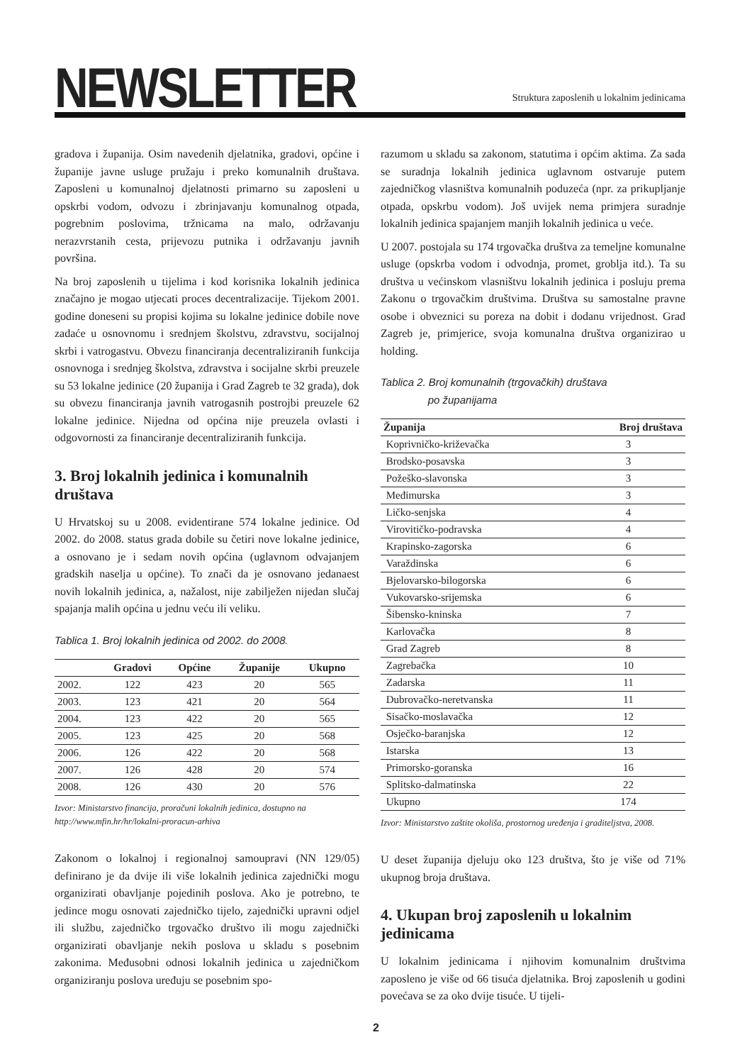NEWSLETTER
Struktura zaposlenih u lokalnim jedinicama
gradova i županija. Osim navedenih djelatnika, gradovi, općine i županije javne usluge pružaju i preko komunalnih društava. Zaposleni u komunalnoj djelatnosti primarno su zaposleni u opskrbi vodom, odvozu i zbrinjavanju komunalnog otpada, pogrebnim poslovima, tržnicama na malo, održavanju nerazvrstanih cesta, prijevozu putnika i održavanju javnih površina.
Na broj zaposlenih u tijelima i kod korisnika lokalnih jedinica značajno je mogao utjecati proces decentralizacije. Tijekom 2001. godine doneseni su propisi kojima su lokalne jedinice dobile nove zadaće u osnovnomu i srednjem školstvu, zdravstvu, socijalnoj skrbi i vatrogastvu. Obvezu financiranja decentraliziranih funkcija osnovnoga i srednjeg školstva, zdravstva i socijalne skrbi preuzele su 53 lokalne jedinice (20 županija i Grad Zagreb te 32 grada), dok su obvezu financiranja javnih vatrogasnih postrojbi preuzele 62 lokalne jedinice. Nijedna od općina nije preuzela ovlasti i odgovornosti za financiranje decentraliziranih funkcija.
3. Broj lokalnih jedinica i komunalnih društava
U Hrvatskoj su u 2008. evidentirane 574 lokalne jedinice. Od 2002. do 2008. status grada dobile su četiri nove lokalne jedinice, a osnovano je i sedam novih općina (uglavnom odvajanjem gradskih naselja u općine). To znači da je osnovano jedanaest novih lokalnih jedinica, a, nažalost, nije zabilježen nijedan slučaj spajanja malih općina u jednu veću ili veliku.
Tablica 1. Broj lokalnih jedinica od 2002. do 2008.
| | Gradovi | Općine | Županije | Ukupno |
| --- | --- | --- | --- | --- |
| 2002. | 122 | 423 | 20 | 565 |
| 2003. | 123 | 421 | 20 | 564 |
| 2004. | 123 | 422 | 20 | 565 |
| 2005. | 123 | 425 | 20 | 568 |
| 2006. | 126 | 422 | 20 | 568 |
| 2007. | 126 | 428 | 20 | 574 |
| 2008. | 126 | 430 | 20 | 576 |
Izvor: Ministarstvo financija, proračuni lokalnih jedinica, dostupno na http://www.mfin.hr/hr/lokalni-proracun-arhiva
Zakonom o lokalnoj i regionalnoj samoupravi (NN 129/05) definirano je da dvije ili više lokalnih jedinica zajednički mogu organizirati obavljanje pojedinih poslova. Ako je potrebno, te jedince mogu osnovati zajedničko tijelo, zajednički upravni odjel ili službu, zajedničko trgovačko društvo ili mogu zajednički organizirati obavljanje nekih poslova u skladu s posebnim zakonima. Međusobni odnosi lokalnih jedinica u zajedničkom organiziranju poslova uređuju se posebnim spo-
razumom u skladu sa zakonom, statutima i općim aktima. Za sada se suradnja lokalnih jedinica uglavnom ostvaruje putem zajedničkog vlasništva komunalnih poduzeća (npr. za prikupljanje otpada, opskrbu vodom). Još uvijek nema primjera suradnje lokalnih jedinica spajanjem manjih lokalnih jedinica u veće.
U 2007. postojala su 174 trgovačka društva za temeljne komunalne usluge (opskrba vodom i odvodnja, promet, groblja itd.). Ta su društva u većinskom vlasništvu lokalnih jedinica i posluju prema Zakonu o trgovačkim društvima. Društva su samostalne pravne osobe i obveznici su poreza na dobit i dodanu vrijednost. Grad Zagreb je, primjerice, svoja komunalna društva organizirao u holding.
Tablica 2. Broj komunalnih (trgovačkih) društava
po županijama
| Županija | Broj društava |
| --- | --- |
| Koprivničko-križevačka | 3 |
| Brodsko-posavska | 3 |
| Požeško-slavonska | 3 |
| Međimurska | 3 |
| Ličko-senjska | 4 |
| Virovitičko-podravska | 4 |
| Krapinsko-zagorska | 6 |
| Varaždinska | 6 |
| Bjelovarsko-bilogorska | 6 |
| Vukovarsko-srijemska | 6 |
| Šibensko-kninska | 7 |
| Karlovačka | 8 |
| Grad Zagreb | 8 |
| Zagrebačka | 10 |
| Zadarska | 11 |
| Dubrovačko-neretvanska | 11 |
| Sisačko-moslavačka | 12 |
| Osječko-baranjska | 12 |
| Istarska | 13 |
| Primorsko-goranska | 16 |
| Splitsko-dalmatinska | 22 |
| Ukupno | 174 |
Izvor: Ministarstvo zaštite okoliša, prostornog uređenja i graditeljstva, 2008.
U deset županija djeluju oko 123 društva, što je više od 71% ukupnog broja društava.
4. Ukupan broj zaposlenih u lokalnim jedinicama
U lokalnim jedinicama i njihovim komunalnim društvima zaposleno je više od 66 tisuća djelatnika. Broj zaposlenih u godini povećava se za oko dvije tisuće. U tijeli-
2